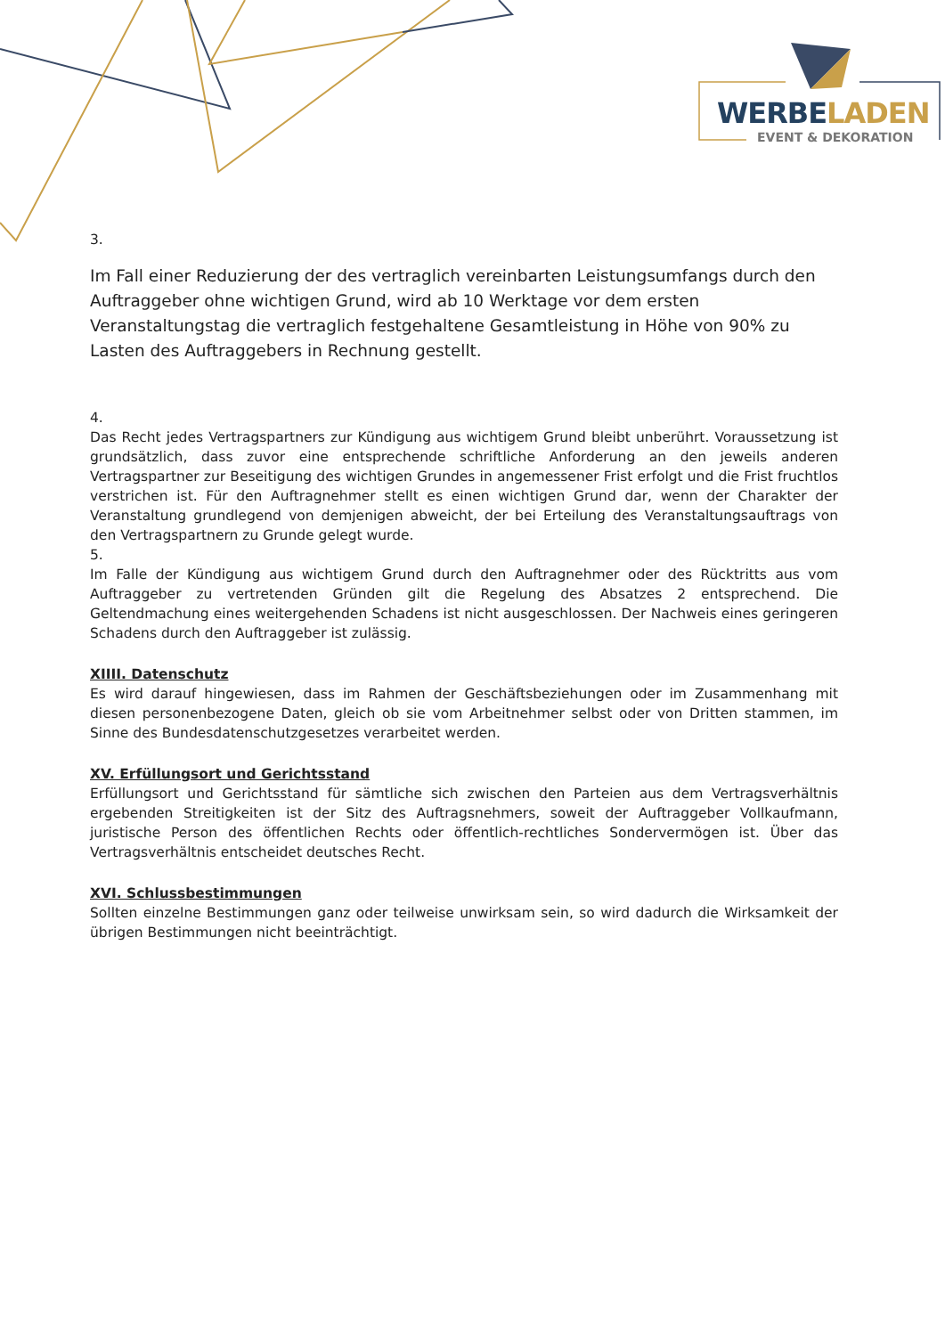WERBELADEN
EVENT & DEKORATION
3.
Im Fall einer Reduzierung der des vertraglich vereinbarten Leistungsumfangs durch den Auftraggeber ohne wichtigen Grund, wird ab 10 Werktage vor dem ersten Veranstaltungstag die vertraglich festgehaltene Gesamtleistung in Höhe von 90% zu Lasten des Auftraggebers in Rechnung gestellt.
4.
Das Recht jedes Vertragspartners zur Kündigung aus wichtigem Grund bleibt unberührt. Voraussetzung ist grundsätzlich, dass zuvor eine entsprechende schriftliche Anforderung an den jeweils anderen Vertragspartner zur Beseitigung des wichtigen Grundes in angemessener Frist erfolgt und die Frist fruchtlos verstrichen ist. Für den Auftragnehmer stellt es einen wichtigen Grund dar, wenn der Charakter der Veranstaltung grundlegend von demjenigen abweicht, der bei Erteilung des Veranstaltungsauftrags von den Vertragspartnern zu Grunde gelegt wurde.
5.
Im Falle der Kündigung aus wichtigem Grund durch den Auftragnehmer oder des Rücktritts aus vom Auftraggeber zu vertretenden Gründen gilt die Regelung des Absatzes 2 entsprechend. Die Geltendmachung eines weitergehenden Schadens ist nicht ausgeschlossen. Der Nachweis eines geringeren Schadens durch den Auftraggeber ist zulässig.
XIIII. Datenschutz
Es wird darauf hingewiesen, dass im Rahmen der Geschäftsbeziehungen oder im Zusammenhang mit diesen personenbezogene Daten, gleich ob sie vom Arbeitnehmer selbst oder von Dritten stammen, im Sinne des Bundesdatenschutzgesetzes verarbeitet werden.
XV. Erfüllungsort und Gerichtsstand
Erfüllungsort und Gerichtsstand für sämtliche sich zwischen den Parteien aus dem Vertragsverhältnis ergebenden Streitigkeiten ist der Sitz des Auftragsnehmers, soweit der Auftraggeber Vollkaufmann, juristische Person des öffentlichen Rechts oder öffentlich-rechtliches Sondervermögen ist. Über das Vertragsverhältnis entscheidet deutsches Recht.
XVI. Schlussbestimmungen
Sollten einzelne Bestimmungen ganz oder teilweise unwirksam sein, so wird dadurch die Wirksamkeit der übrigen Bestimmungen nicht beeinträchtigt.